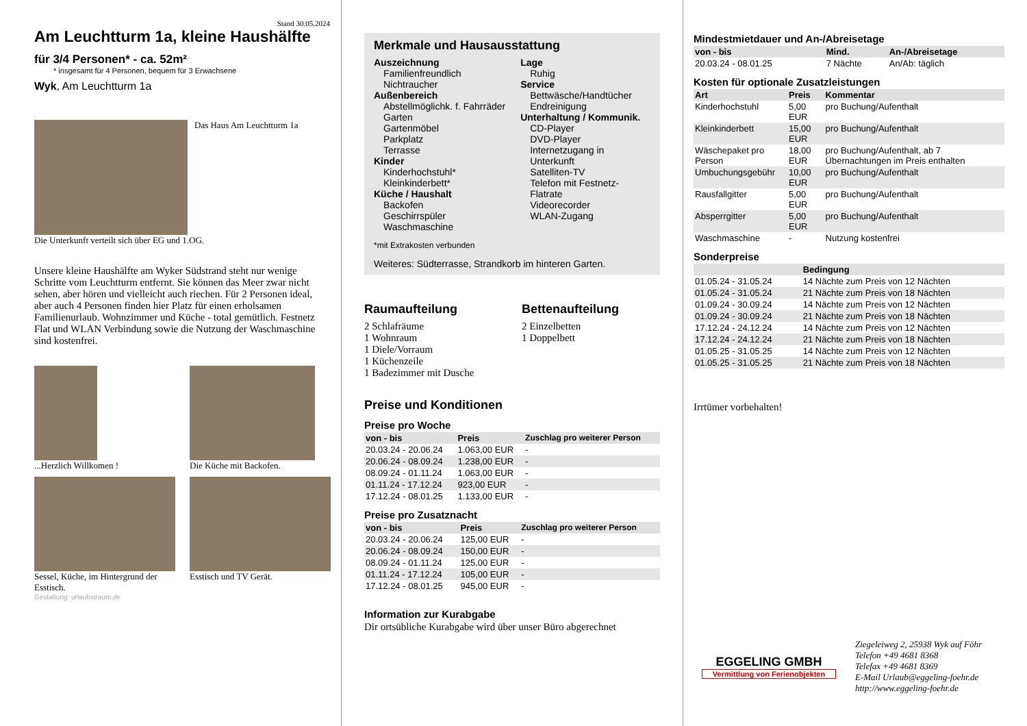Stand 30.05.2024
Am Leuchtturm 1a, kleine Haushälfte
für 3/4 Personen* - ca. 52m²
* insgesamt für 4 Personen, bequem für 3 Erwachsene
Wyk, Am Leuchtturm 1a
Das Haus Am Leuchtturm 1a
Die Unterkunft verteilt sich über EG und 1.OG.
Unsere kleine Haushälfte am Wyker Südstrand steht nur wenige Schritte vom Leuchtturm entfernt. Sie können das Meer zwar nicht sehen, aber hören und vielleicht auch riechen. Für 2 Personen ideal, aber auch 4 Personen finden hier Platz für einen erholsamen Familienurlaub. Wohnzimmer und Küche - total gemütlich. Festnetz Flat und WLAN Verbindung sowie die Nutzung der Waschmaschine sind kostenfrei.
...Herzlich Willkomen !
Die Küche mit Backofen.
Sessel, Küche, im Hintergrund der Esstisch.
Esstisch und TV Gerät.
Gestaltung: urlaubstraum.de
Merkmale und Hausausstattung
Auszeichnung
Familienfreundlich
Nichtraucher
Außenbereich
Abstellmöglichk. f. Fahrräder
Garten
Gartenmöbel
Parkplatz
Terrasse
Kinder
Kinderhochstuhl*
Kleinkinderbett*
Küche / Haushalt
Backofen
Geschirrspüler
Waschmaschine
Lage
Ruhig
Service
Bettwäsche/Handtücher
Endreinigung
Unterhaltung / Kommunik.
CD-Player
DVD-Player
Internetzugang in Unterkunft
Satelliten-TV
Telefon mit Festnetz-Flatrate
Videorecorder
WLAN-Zugang
*mit Extrakosten verbunden
Weiteres: Südterrasse, Strandkorb im hinteren Garten.
Raumaufteilung
2 Schlafräume
1 Wohnraum
1 Diele/Vorraum
1 Küchenzeile
1 Badezimmer mit Dusche
Bettenaufteilung
2 Einzelbetten
1 Doppelbett
Preise und Konditionen
Preise pro Woche
| von - bis | Preis | Zuschlag pro weiterer Person |
| --- | --- | --- |
| 20.03.24 - 20.06.24 | 1.063,00 EUR | - |
| 20.06.24 - 08.09.24 | 1.238,00 EUR | - |
| 08.09.24 - 01.11.24 | 1.063,00 EUR | - |
| 01.11.24 - 17.12.24 | 923,00 EUR | - |
| 17.12.24 - 08.01.25 | 1.133,00 EUR | - |
Preise pro Zusatznacht
| von - bis | Preis | Zuschlag pro weiterer Person |
| --- | --- | --- |
| 20.03.24 - 20.06.24 | 125,00 EUR | - |
| 20.06.24 - 08.09.24 | 150,00 EUR | - |
| 08.09.24 - 01.11.24 | 125,00 EUR | - |
| 01.11.24 - 17.12.24 | 105,00 EUR | - |
| 17.12.24 - 08.01.25 | 945,00 EUR | - |
Information zur Kurabgabe
Dir ortsübliche Kurabgabe wird über unser Büro abgerechnet
Mindestmietdauer und An-/Abreisetage
| von - bis | Mind. | An-/Abreisetage |
| --- | --- | --- |
| 20.03.24 - 08.01.25 | 7 Nächte | An/Ab: täglich |
Kosten für optionale Zusatzleistungen
| Art | Preis | Kommentar |
| --- | --- | --- |
| Kinderhochstuhl | 5,00 EUR | pro Buchung/Aufenthalt |
| Kleinkinderbett | 15,00 EUR | pro Buchung/Aufenthalt |
| Wäschepaket pro Person | 18,00 EUR | pro Buchung/Aufenthalt, ab 7 Übernachtungen im Preis enthalten |
| Umbuchungsgebühr | 10,00 EUR | pro Buchung/Aufenthalt |
| Rausfallgitter | 5,00 EUR | pro Buchung/Aufenthalt |
| Absperrgitter | 5,00 EUR | pro Buchung/Aufenthalt |
| Waschmaschine | - | Nutzung kostenfrei |
Sonderpreise
| | Bedingung |
| --- | --- |
| 01.05.24 - 31.05.24 | 14 Nächte zum Preis von 12 Nächten |
| 01.05.24 - 31.05.24 | 21 Nächte zum Preis von 18 Nächten |
| 01.09.24 - 30.09.24 | 14 Nächte zum Preis von 12 Nächten |
| 01.09.24 - 30.09.24 | 21 Nächte zum Preis von 18 Nächten |
| 17.12.24 - 24.12.24 | 14 Nächte zum Preis von 12 Nächten |
| 17.12.24 - 24.12.24 | 21 Nächte zum Preis von 18 Nächten |
| 01.05.25 - 31.05.25 | 14 Nächte zum Preis von 12 Nächten |
| 01.05.25 - 31.05.25 | 21 Nächte zum Preis von 18 Nächten |
Irrtümer vorbehalten!
EGGELING GMBH
Vermittlung von Ferienobjekten
Ziegeleiweg 2, 25938 Wyk auf Föhr
Telefon +49 4681 8368
Telefax +49 4681 8369
E-Mail Urlaub@eggeling-foehr.de
http://www.eggeling-foehr.de